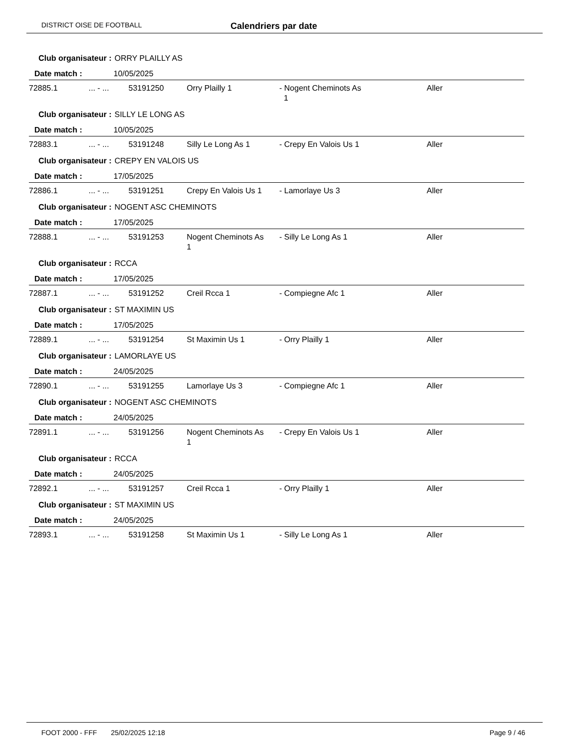DISTRICT OISE DE FOOTBALL Calendriers par date
Club organisateur : ORRY PLAILLY AS
Date match : 10/05/2025
| 72885.1 | ... - ... | 53191250 | Orry Plailly 1 | - Nogent Cheminots As 1 | Aller |
Club organisateur : SILLY LE LONG AS
Date match : 10/05/2025
| 72883.1 | ... - ... | 53191248 | Silly Le Long As 1 | - Crepy En Valois Us 1 | Aller |
Club organisateur : CREPY EN VALOIS US
Date match : 17/05/2025
| 72886.1 | ... - ... | 53191251 | Crepy En Valois Us 1 | - Lamorlaye Us 3 | Aller |
Club organisateur : NOGENT ASC CHEMINOTS
Date match : 17/05/2025
| 72888.1 | ... - ... | 53191253 | Nogent Cheminots As 1 | - Silly Le Long As 1 | Aller |
Club organisateur : RCCA
Date match : 17/05/2025
| 72887.1 | ... - ... | 53191252 | Creil Rcca 1 | - Compiegne Afc 1 | Aller |
Club organisateur : ST MAXIMIN US
Date match : 17/05/2025
| 72889.1 | ... - ... | 53191254 | St Maximin Us 1 | - Orry Plailly 1 | Aller |
Club organisateur : LAMORLAYE US
Date match : 24/05/2025
| 72890.1 | ... - ... | 53191255 | Lamorlaye Us 3 | - Compiegne Afc 1 | Aller |
Club organisateur : NOGENT ASC CHEMINOTS
Date match : 24/05/2025
| 72891.1 | ... - ... | 53191256 | Nogent Cheminots As 1 | - Crepy En Valois Us 1 | Aller |
Club organisateur : RCCA
Date match : 24/05/2025
| 72892.1 | ... - ... | 53191257 | Creil Rcca 1 | - Orry Plailly 1 | Aller |
Club organisateur : ST MAXIMIN US
Date match : 24/05/2025
| 72893.1 | ... - ... | 53191258 | St Maximin Us 1 | - Silly Le Long As 1 | Aller |
FOOT 2000 - FFF 25/02/2025 12:18 Page 9 / 46